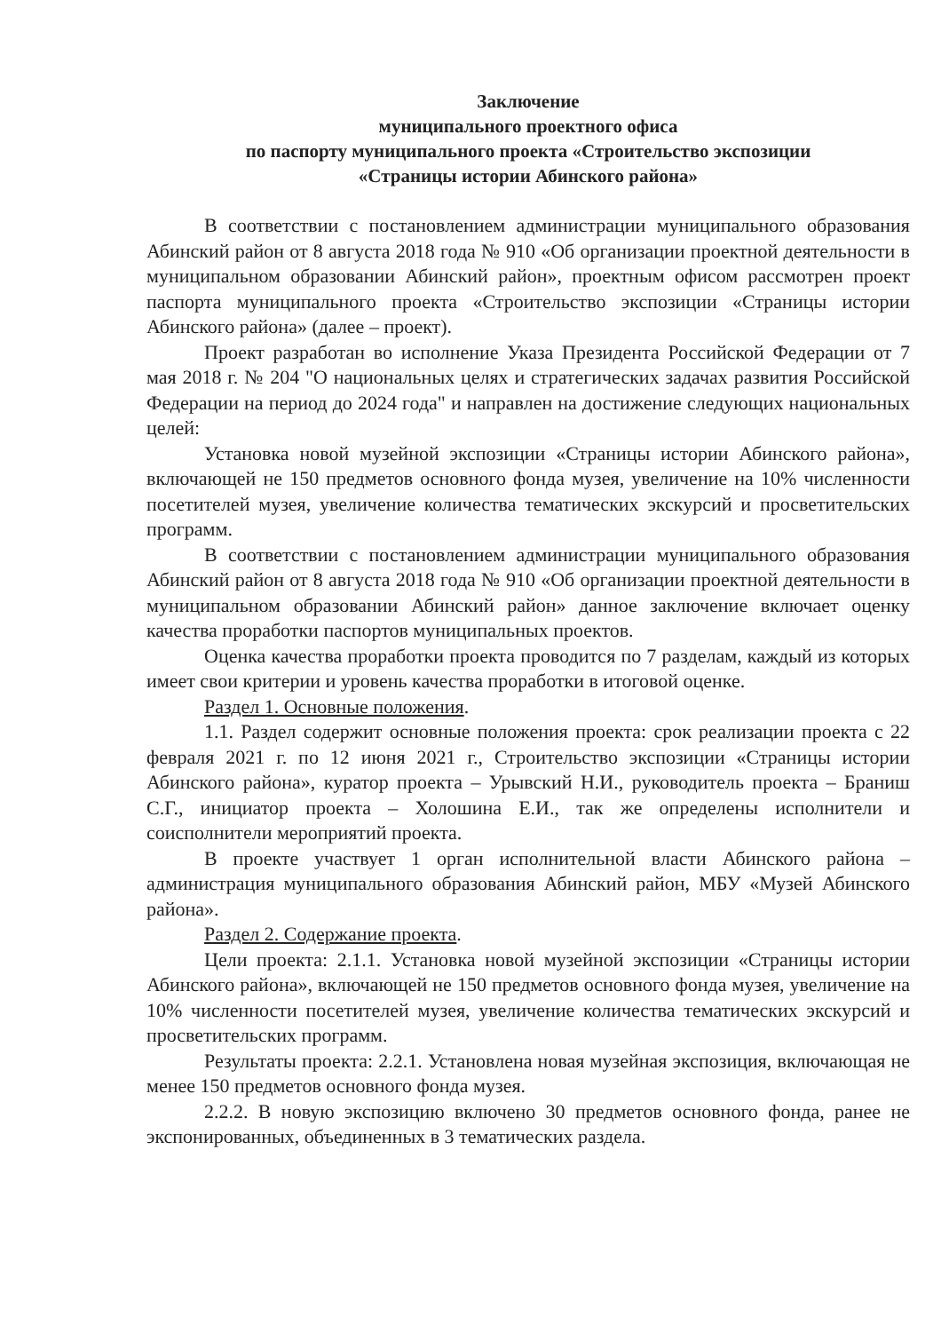Заключение
муниципального проектного офиса
по паспорту муниципального проекта «Строительство экспозиции
«Страницы истории Абинского района»
В соответствии с постановлением администрации муниципального образования Абинский район от 8 августа 2018 года № 910 «Об организации проектной деятельности в муниципальном образовании Абинский район», проектным офисом рассмотрен проект паспорта муниципального проекта «Строительство экспозиции «Страницы истории Абинского района» (далее – проект).
Проект разработан во исполнение Указа Президента Российской Федерации от 7 мая 2018 г. № 204 "О национальных целях и стратегических задачах развития Российской Федерации на период до 2024 года" и направлен на достижение следующих национальных целей:
Установка новой музейной экспозиции «Страницы истории Абинского района», включающей не 150 предметов основного фонда музея, увеличение на 10% численности посетителей музея, увеличение количества тематических экскурсий и просветительских программ.
В соответствии с постановлением администрации муниципального образования Абинский район от 8 августа 2018 года № 910 «Об организации проектной деятельности в муниципальном образовании Абинский район» данное заключение включает оценку качества проработки паспортов муниципальных проектов.
Оценка качества проработки проекта проводится по 7 разделам, каждый из которых имеет свои критерии и уровень качества проработки в итоговой оценке.
Раздел 1. Основные положения.
1.1. Раздел содержит основные положения проекта: срок реализации проекта с 22 февраля 2021 г. по 12 июня 2021 г., Строительство экспозиции «Страницы истории Абинского района», куратор проекта – Урывский Н.И., руководитель проекта – Браниш С.Г., инициатор проекта – Холошина Е.И., так же определены исполнители и соисполнители мероприятий проекта.
В проекте участвует 1 орган исполнительной власти Абинского района – администрация муниципального образования Абинский район, МБУ «Музей Абинского района».
Раздел 2. Содержание проекта.
Цели проекта: 2.1.1. Установка новой музейной экспозиции «Страницы истории Абинского района», включающей не 150 предметов основного фонда музея, увеличение на 10% численности посетителей музея, увеличение количества тематических экскурсий и просветительских программ.
Результаты проекта: 2.2.1. Установлена новая музейная экспозиция, включающая не менее 150 предметов основного фонда музея.
2.2.2. В новую экспозицию включено 30 предметов основного фонда, ранее не экспонированных, объединенных в 3 тематических раздела.